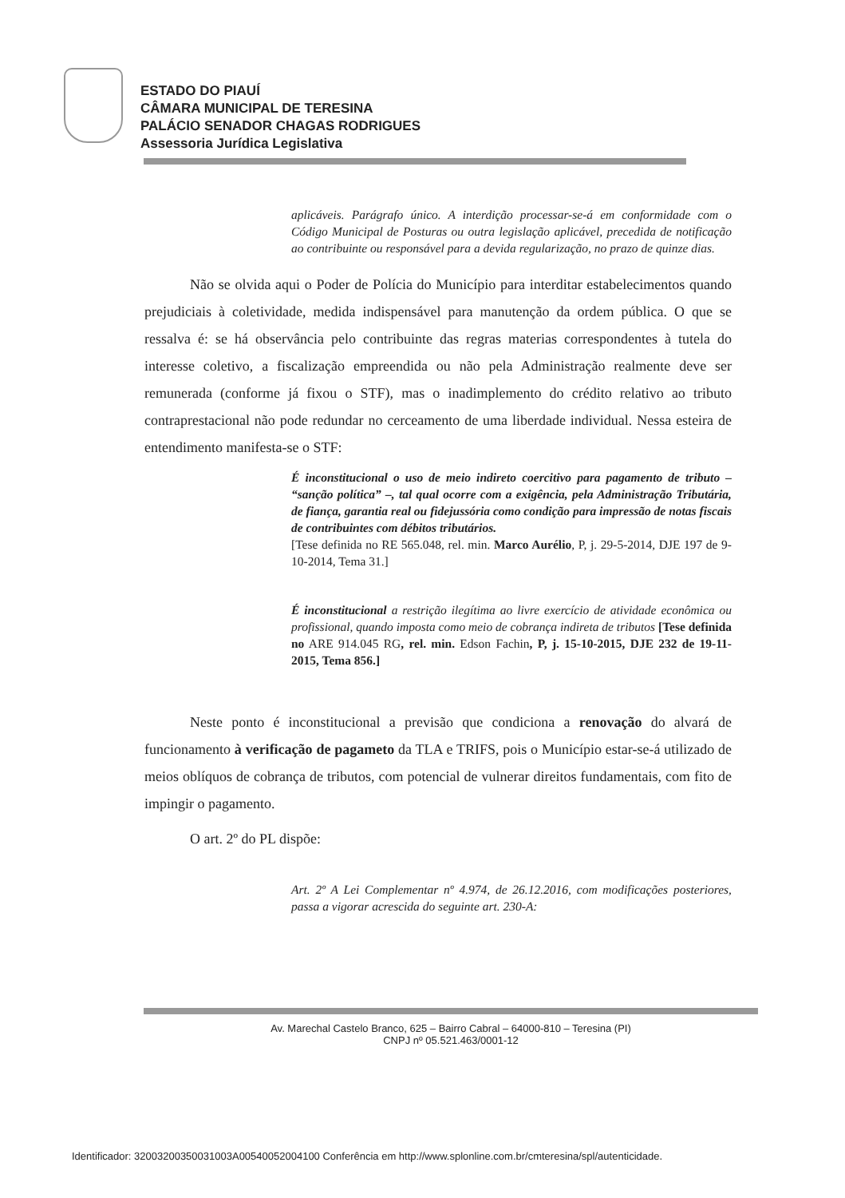ESTADO DO PIAUÍ
CÂMARA MUNICIPAL DE TERESINA
PALÁCIO SENADOR CHAGAS RODRIGUES
Assessoria Jurídica Legislativa
aplicáveis. Parágrafo único. A interdição processar-se-á em conformidade com o Código Municipal de Posturas ou outra legislação aplicável, precedida de notificação ao contribuinte ou responsável para a devida regularização, no prazo de quinze dias.
Não se olvida aqui o Poder de Polícia do Município para interditar estabelecimentos quando prejudiciais à coletividade, medida indispensável para manutenção da ordem pública. O que se ressalva é: se há observância pelo contribuinte das regras materias correspondentes à tutela do interesse coletivo, a fiscalização empreendida ou não pela Administração realmente deve ser remunerada (conforme já fixou o STF), mas o inadimplemento do crédito relativo ao tributo contraprestacional não pode redundar no cerceamento de uma liberdade individual. Nessa esteira de entendimento manifesta-se o STF:
É inconstitucional o uso de meio indireto coercitivo para pagamento de tributo – “sanção política” –, tal qual ocorre com a exigência, pela Administração Tributária, de fiança, garantia real ou fidejussória como condição para impressão de notas fiscais de contribuintes com débitos tributários.
[Tese definida no RE 565.048, rel. min. Marco Aurélio, P, j. 29-5-2014, DJE 197 de 9-10-2014, Tema 31.]
É inconstitucional a restrição ilegítima ao livre exercício de atividade econômica ou profissional, quando imposta como meio de cobrança indireta de tributos [Tese definida no ARE 914.045 RG, rel. min. Edson Fachin, P, j. 15-10-2015, DJE 232 de 19-11-2015, Tema 856.]
Neste ponto é inconstitucional a previsão que condiciona a renovação do alvará de funcionamento à verificação de pagameto da TLA e TRIFS, pois o Município estar-se-á utilizado de meios oblíquos de cobrança de tributos, com potencial de vulnerar direitos fundamentais, com fito de impingir o pagamento.
O art. 2º do PL dispõe:
Art. 2º A Lei Complementar nº 4.974, de 26.12.2016, com modificações posteriores, passa a vigorar acrescida do seguinte art. 230-A:
Av. Marechal Castelo Branco, 625 – Bairro Cabral – 64000-810 – Teresina (PI)
CNPJ nº 05.521.463/0001-12
Identificador: 32003200350031003A00540052004100 Conferência em http://www.splonline.com.br/cmteresina/spl/autenticidade.